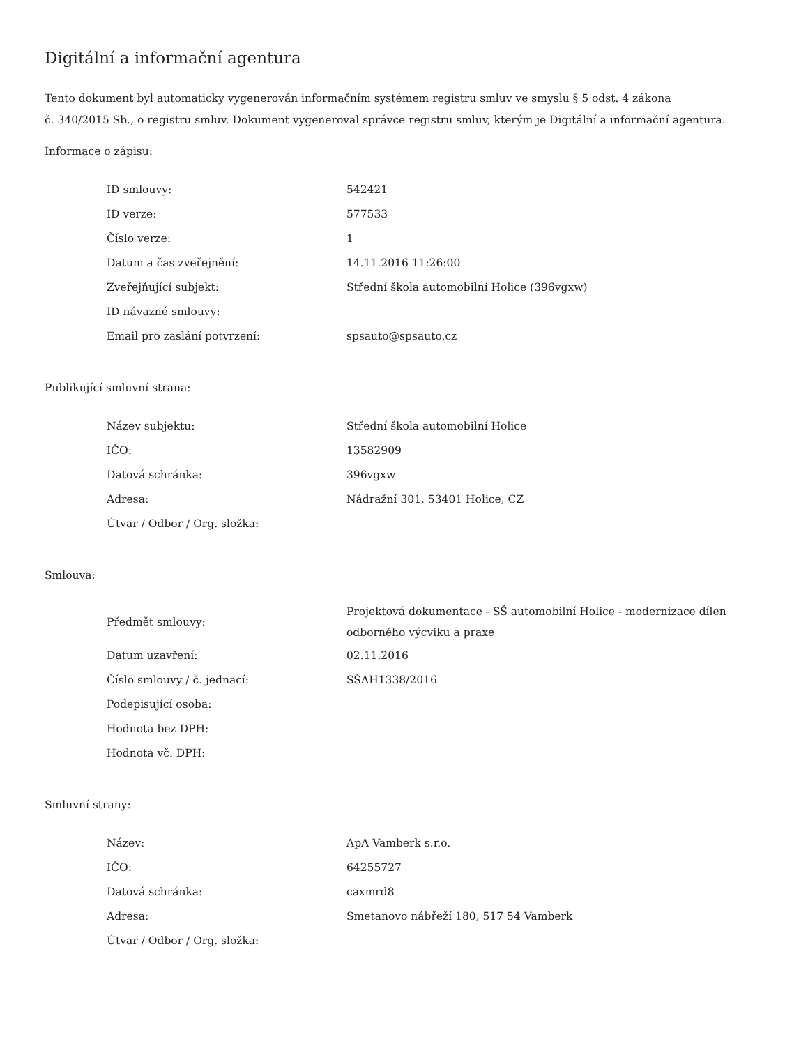Digitální a informační agentura
Tento dokument byl automaticky vygenerován informačním systémem registru smluv ve smyslu § 5 odst. 4 zákona
č. 340/2015 Sb., o registru smluv. Dokument vygeneroval správce registru smluv, kterým je Digitální a informační agentura.
Informace o zápisu:
| ID smlouvy: | 542421 |
| ID verze: | 577533 |
| Číslo verze: | 1 |
| Datum a čas zveřejnění: | 14.11.2016 11:26:00 |
| Zveřejňující subjekt: | Střední škola automobilní Holice (396vgxw) |
| ID návazné smlouvy: | |
| Email pro zaslání potvrzení: | spsauto@spsauto.cz |
Publikující smluvní strana:
| Název subjektu: | Střední škola automobilní Holice |
| IČO: | 13582909 |
| Datová schránka: | 396vgxw |
| Adresa: | Nádražní 301, 53401 Holice, CZ |
| Útvar / Odbor / Org. složka: | |
Smlouva:
| Předmět smlouvy: | Projektová dokumentace - SŠ automobilní Holice - modernizace dílen odborného výcviku a praxe |
| Datum uzavření: | 02.11.2016 |
| Číslo smlouvy / č. jednací: | SŠAH1338/2016 |
| Podepisující osoba: | |
| Hodnota bez DPH: | |
| Hodnota vč. DPH: | |
Smluvní strany:
| Název: | ApA Vamberk s.r.o. |
| IČO: | 64255727 |
| Datová schránka: | caxmrd8 |
| Adresa: | Smetanovo nábřeží 180, 517 54 Vamberk |
| Útvar / Odbor / Org. složka: | |